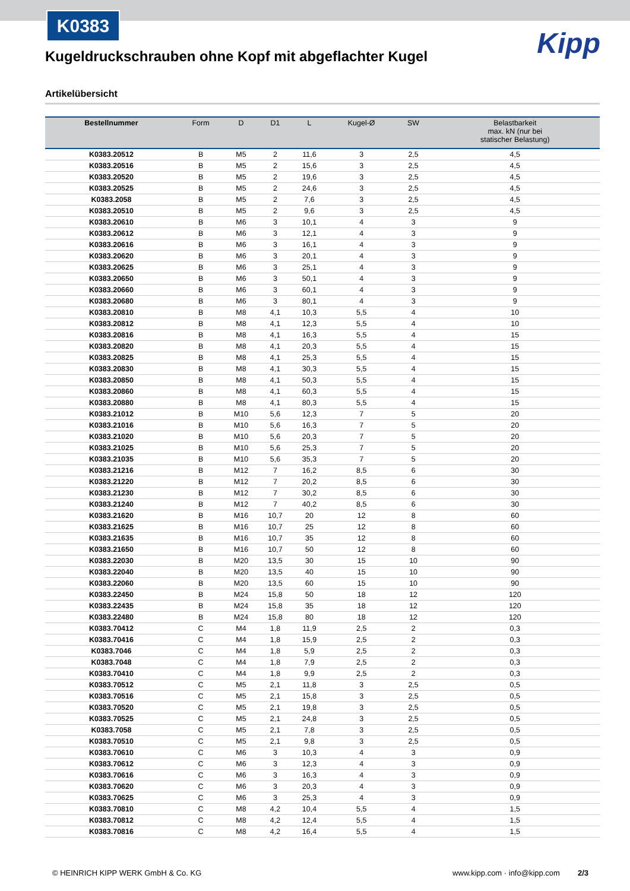K0383
Kipp
Kugeldruckschrauben ohne Kopf mit abgeflachter Kugel
Artikelübersicht
| Bestellnummer | Form | D | D1 | L | Kugel-Ø | SW | Belastbarkeit max. kN (nur bei statischer Belastung) |
| --- | --- | --- | --- | --- | --- | --- | --- |
| K0383.20512 | B | M5 | 2 | 11,6 | 3 | 2,5 | 4,5 |
| K0383.20516 | B | M5 | 2 | 15,6 | 3 | 2,5 | 4,5 |
| K0383.20520 | B | M5 | 2 | 19,6 | 3 | 2,5 | 4,5 |
| K0383.20525 | B | M5 | 2 | 24,6 | 3 | 2,5 | 4,5 |
| K0383.2058 | B | M5 | 2 | 7,6 | 3 | 2,5 | 4,5 |
| K0383.20510 | B | M5 | 2 | 9,6 | 3 | 2,5 | 4,5 |
| K0383.20610 | B | M6 | 3 | 10,1 | 4 | 3 | 9 |
| K0383.20612 | B | M6 | 3 | 12,1 | 4 | 3 | 9 |
| K0383.20616 | B | M6 | 3 | 16,1 | 4 | 3 | 9 |
| K0383.20620 | B | M6 | 3 | 20,1 | 4 | 3 | 9 |
| K0383.20625 | B | M6 | 3 | 25,1 | 4 | 3 | 9 |
| K0383.20650 | B | M6 | 3 | 50,1 | 4 | 3 | 9 |
| K0383.20660 | B | M6 | 3 | 60,1 | 4 | 3 | 9 |
| K0383.20680 | B | M6 | 3 | 80,1 | 4 | 3 | 9 |
| K0383.20810 | B | M8 | 4,1 | 10,3 | 5,5 | 4 | 10 |
| K0383.20812 | B | M8 | 4,1 | 12,3 | 5,5 | 4 | 10 |
| K0383.20816 | B | M8 | 4,1 | 16,3 | 5,5 | 4 | 15 |
| K0383.20820 | B | M8 | 4,1 | 20,3 | 5,5 | 4 | 15 |
| K0383.20825 | B | M8 | 4,1 | 25,3 | 5,5 | 4 | 15 |
| K0383.20830 | B | M8 | 4,1 | 30,3 | 5,5 | 4 | 15 |
| K0383.20850 | B | M8 | 4,1 | 50,3 | 5,5 | 4 | 15 |
| K0383.20860 | B | M8 | 4,1 | 60,3 | 5,5 | 4 | 15 |
| K0383.20880 | B | M8 | 4,1 | 80,3 | 5,5 | 4 | 15 |
| K0383.21012 | B | M10 | 5,6 | 12,3 | 7 | 5 | 20 |
| K0383.21016 | B | M10 | 5,6 | 16,3 | 7 | 5 | 20 |
| K0383.21020 | B | M10 | 5,6 | 20,3 | 7 | 5 | 20 |
| K0383.21025 | B | M10 | 5,6 | 25,3 | 7 | 5 | 20 |
| K0383.21035 | B | M10 | 5,6 | 35,3 | 7 | 5 | 20 |
| K0383.21216 | B | M12 | 7 | 16,2 | 8,5 | 6 | 30 |
| K0383.21220 | B | M12 | 7 | 20,2 | 8,5 | 6 | 30 |
| K0383.21230 | B | M12 | 7 | 30,2 | 8,5 | 6 | 30 |
| K0383.21240 | B | M12 | 7 | 40,2 | 8,5 | 6 | 30 |
| K0383.21620 | B | M16 | 10,7 | 20 | 12 | 8 | 60 |
| K0383.21625 | B | M16 | 10,7 | 25 | 12 | 8 | 60 |
| K0383.21635 | B | M16 | 10,7 | 35 | 12 | 8 | 60 |
| K0383.21650 | B | M16 | 10,7 | 50 | 12 | 8 | 60 |
| K0383.22030 | B | M20 | 13,5 | 30 | 15 | 10 | 90 |
| K0383.22040 | B | M20 | 13,5 | 40 | 15 | 10 | 90 |
| K0383.22060 | B | M20 | 13,5 | 60 | 15 | 10 | 90 |
| K0383.22450 | B | M24 | 15,8 | 50 | 18 | 12 | 120 |
| K0383.22435 | B | M24 | 15,8 | 35 | 18 | 12 | 120 |
| K0383.22480 | B | M24 | 15,8 | 80 | 18 | 12 | 120 |
| K0383.70412 | C | M4 | 1,8 | 11,9 | 2,5 | 2 | 0,3 |
| K0383.70416 | C | M4 | 1,8 | 15,9 | 2,5 | 2 | 0,3 |
| K0383.7046 | C | M4 | 1,8 | 5,9 | 2,5 | 2 | 0,3 |
| K0383.7048 | C | M4 | 1,8 | 7,9 | 2,5 | 2 | 0,3 |
| K0383.70410 | C | M4 | 1,8 | 9,9 | 2,5 | 2 | 0,3 |
| K0383.70512 | C | M5 | 2,1 | 11,8 | 3 | 2,5 | 0,5 |
| K0383.70516 | C | M5 | 2,1 | 15,8 | 3 | 2,5 | 0,5 |
| K0383.70520 | C | M5 | 2,1 | 19,8 | 3 | 2,5 | 0,5 |
| K0383.70525 | C | M5 | 2,1 | 24,8 | 3 | 2,5 | 0,5 |
| K0383.7058 | C | M5 | 2,1 | 7,8 | 3 | 2,5 | 0,5 |
| K0383.70510 | C | M5 | 2,1 | 9,8 | 3 | 2,5 | 0,5 |
| K0383.70610 | C | M6 | 3 | 10,3 | 4 | 3 | 0,9 |
| K0383.70612 | C | M6 | 3 | 12,3 | 4 | 3 | 0,9 |
| K0383.70616 | C | M6 | 3 | 16,3 | 4 | 3 | 0,9 |
| K0383.70620 | C | M6 | 3 | 20,3 | 4 | 3 | 0,9 |
| K0383.70625 | C | M6 | 3 | 25,3 | 4 | 3 | 0,9 |
| K0383.70810 | C | M8 | 4,2 | 10,4 | 5,5 | 4 | 1,5 |
| K0383.70812 | C | M8 | 4,2 | 12,4 | 5,5 | 4 | 1,5 |
| K0383.70816 | C | M8 | 4,2 | 16,4 | 5,5 | 4 | 1,5 |
© HEINRICH KIPP WERK GmbH & Co. KG www.kipp.com · info@kipp.com 2/3